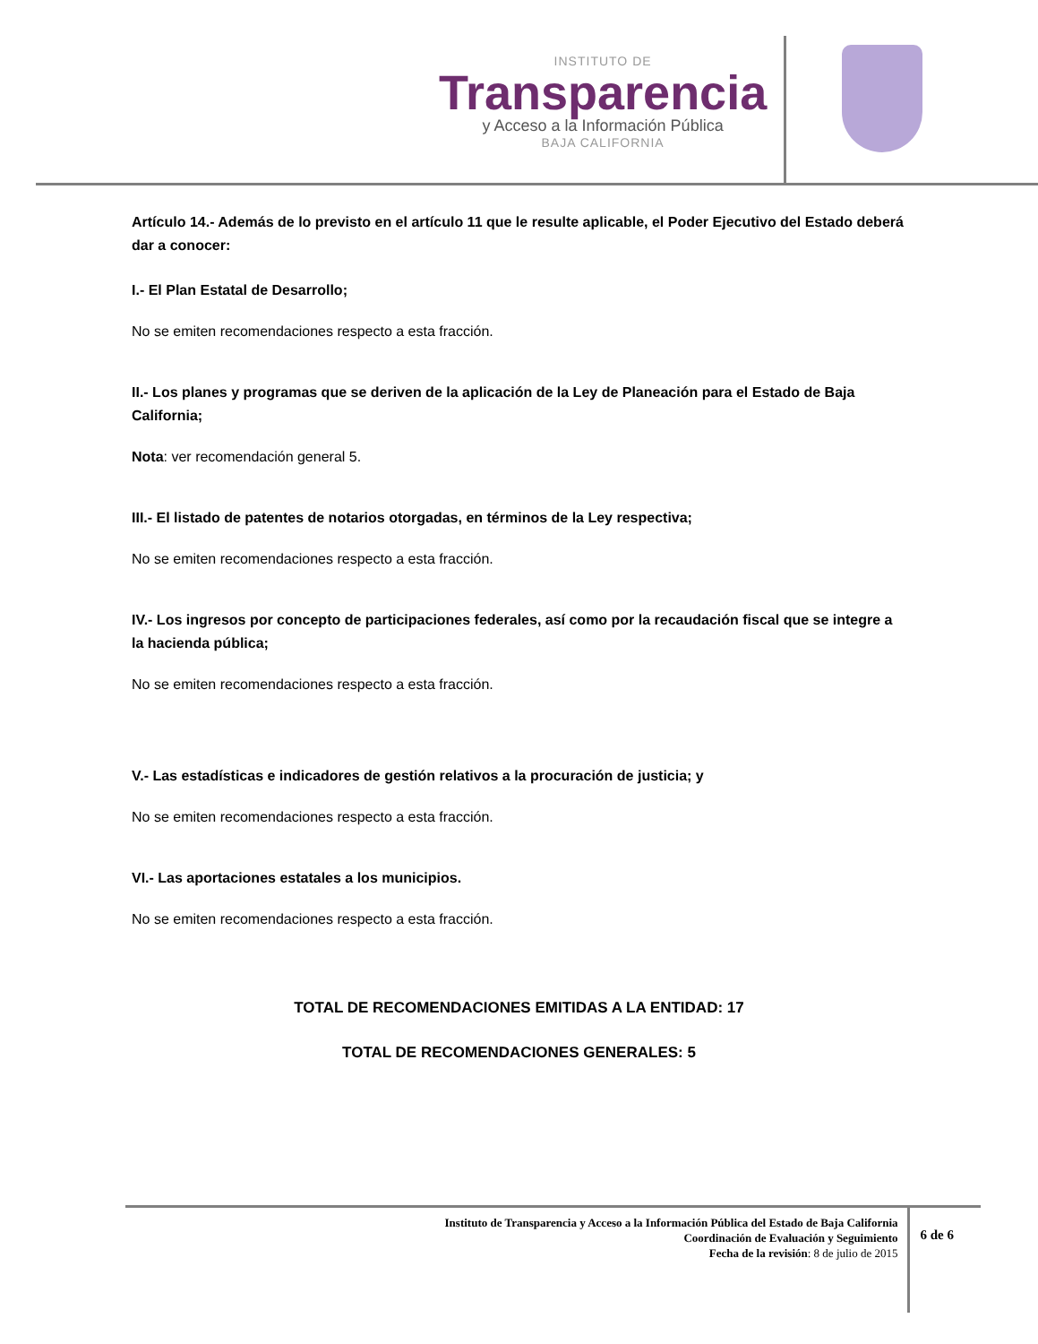INSTITUTO DE
Transparencia
y Acceso a la Información Pública
BAJA CALIFORNIA
Artículo 14.- Además de lo previsto en el artículo 11 que le resulte aplicable, el Poder Ejecutivo del Estado deberá dar a conocer:
I.- El Plan Estatal de Desarrollo;
No se emiten recomendaciones respecto a esta fracción.
II.- Los planes y programas que se deriven de la aplicación de la Ley de Planeación para el Estado de Baja California;
Nota: ver recomendación general 5.
III.- El listado de patentes de notarios otorgadas, en términos de la Ley respectiva;
No se emiten recomendaciones respecto a esta fracción.
IV.- Los ingresos por concepto de participaciones federales, así como por la recaudación fiscal que se integre a la hacienda pública;
No se emiten recomendaciones respecto a esta fracción.
V.- Las estadísticas e indicadores de gestión relativos a la procuración de justicia; y
No se emiten recomendaciones respecto a esta fracción.
VI.- Las aportaciones estatales a los municipios.
No se emiten recomendaciones respecto a esta fracción.
TOTAL DE RECOMENDACIONES EMITIDAS A LA ENTIDAD: 17
TOTAL DE RECOMENDACIONES GENERALES: 5
Instituto de Transparencia y Acceso a la Información Pública del Estado de Baja California
Coordinación de Evaluación y Seguimiento
Fecha de la revisión: 8 de julio de 2015
6 de 6